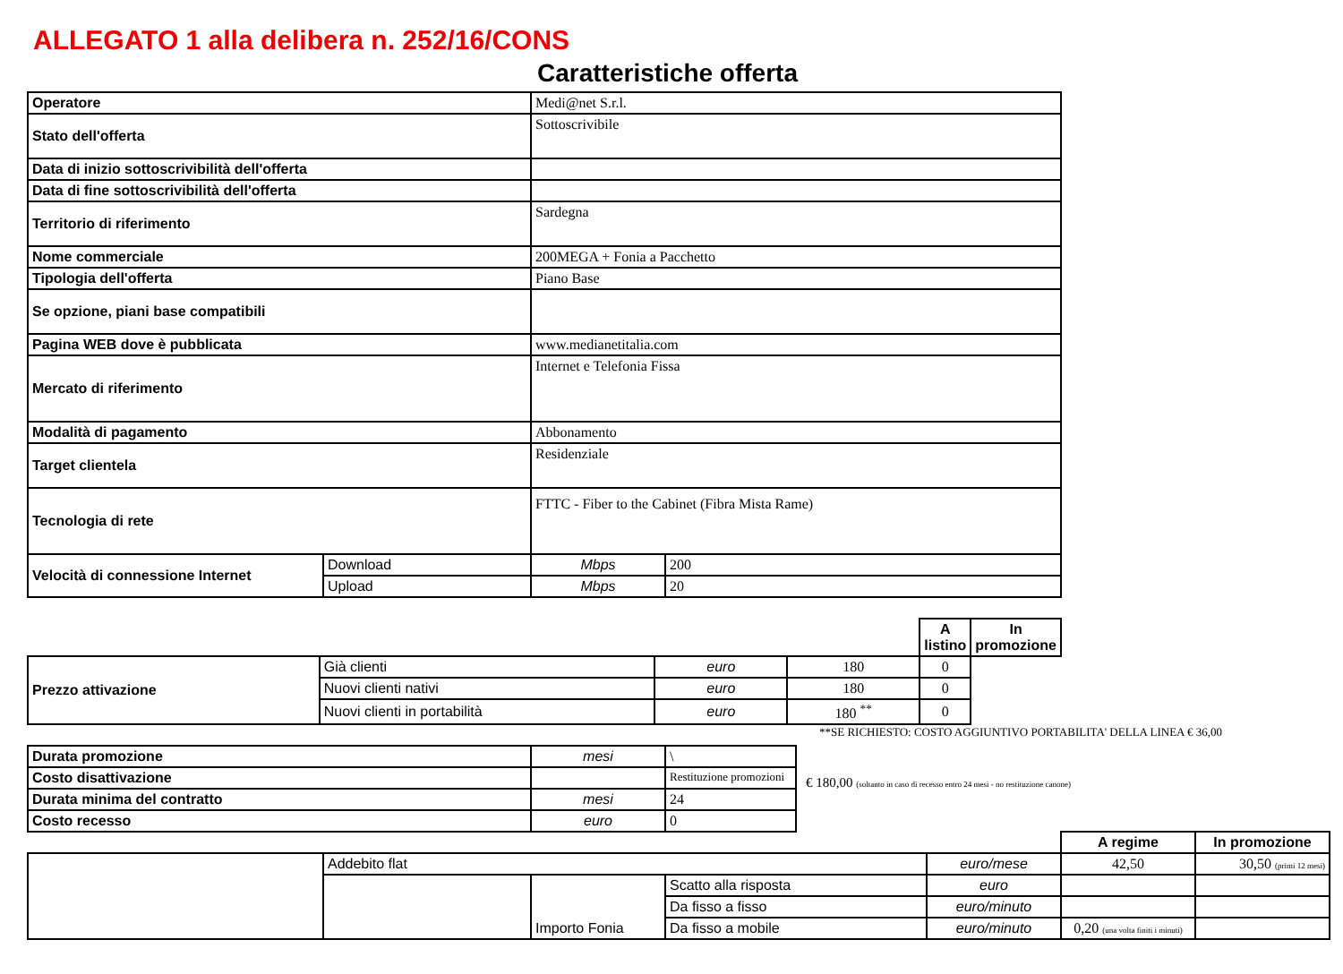ALLEGATO 1 alla delibera n. 252/16/CONS
Caratteristiche offerta
| Operatore | Medi@net S.r.l. |
| Stato dell'offerta | Sottoscrivibile |
| Data di inizio sottoscrivibilità dell'offerta | |
| Data di fine sottoscrivibilità dell'offerta | |
| Territorio di riferimento | Sardegna |
| Nome commerciale | 200MEGA + Fonia a Pacchetto |
| Tipologia dell'offerta | Piano Base |
| Se opzione, piani base compatibili | |
| Pagina WEB dove è pubblicata | www.medianetitalia.com |
| Mercato di riferimento | Internet e Telefonia Fissa |
| Modalità di pagamento | Abbonamento |
| Target clientela | Residenziale |
| Tecnologia di rete | FTTC - Fiber to the Cabinet (Fibra Mista Rame) |
| Velocità di connessione Internet | Download | Mbps | 200 |
| | Upload | Mbps | 20 |
| | | | | A listino | In promozione |
| Prezzo attivazione | Già clienti | euro | 180 | 0 | |
| | Nuovi clienti nativi | euro | 180 | 0 | |
| | Nuovi clienti in portabilità | euro | 180 <sup>**</sup> | 0 | |
**SE RICHIESTO: COSTO AGGIUNTIVO PORTABILITA' DELLA LINEA € 36,00
| Durata promozione | mesi | \ |
| Costo disattivazione | | Restituzione promozioni |
| Durata minima del contratto | mesi | 24 |
| Costo recesso | euro | 0 |
€ 180,00 (soltanto in caso di recesso entro 24 mesi - no restituzione canone)
| | | | | | A regime | In promozione |
| | Addebito flat | | | euro/mese | 42,50 | 30,50 (primi 12 mesi) |
| | | Importo Fonia | Scatto alla risposta | euro | | |
| | | | Da fisso a fisso | euro/minuto | | |
| | | | Da fisso a mobile | euro/minuto | 0,20 (una volta finiti i minuti) | |